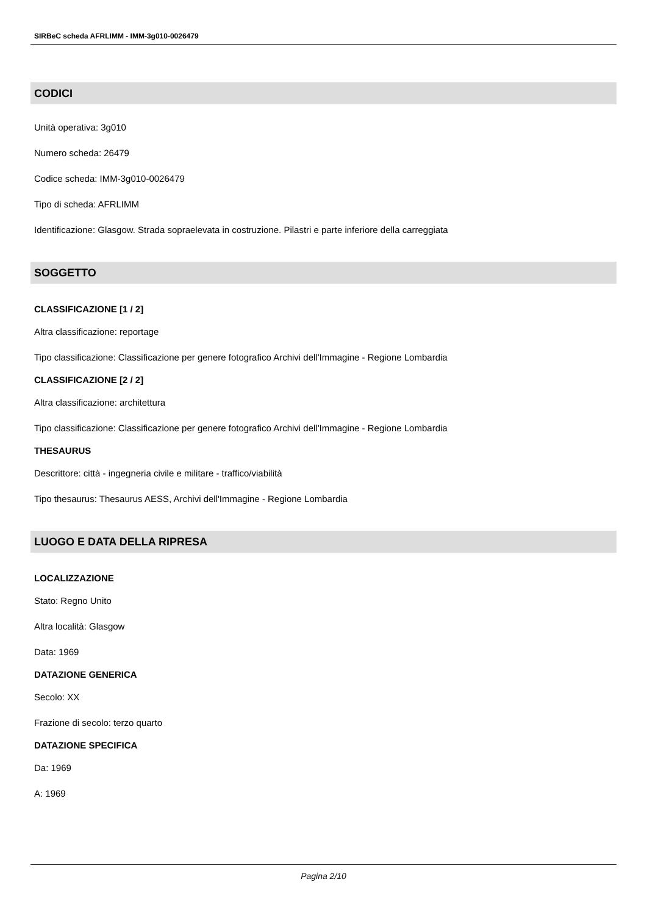SIRBeC scheda AFRLIMM - IMM-3g010-0026479
CODICI
Unità operativa: 3g010
Numero scheda: 26479
Codice scheda: IMM-3g010-0026479
Tipo di scheda: AFRLIMM
Identificazione: Glasgow. Strada sopraelevata in costruzione. Pilastri e parte inferiore della carreggiata
SOGGETTO
CLASSIFICAZIONE [1 / 2]
Altra classificazione: reportage
Tipo classificazione: Classificazione per genere fotografico Archivi dell'Immagine - Regione Lombardia
CLASSIFICAZIONE [2 / 2]
Altra classificazione: architettura
Tipo classificazione: Classificazione per genere fotografico Archivi dell'Immagine - Regione Lombardia
THESAURUS
Descrittore: città - ingegneria civile e militare - traffico/viabilità
Tipo thesaurus: Thesaurus AESS, Archivi dell'Immagine - Regione Lombardia
LUOGO E DATA DELLA RIPRESA
LOCALIZZAZIONE
Stato: Regno Unito
Altra località: Glasgow
Data: 1969
DATAZIONE GENERICA
Secolo: XX
Frazione di secolo: terzo quarto
DATAZIONE SPECIFICA
Da: 1969
A: 1969
Pagina 2/10